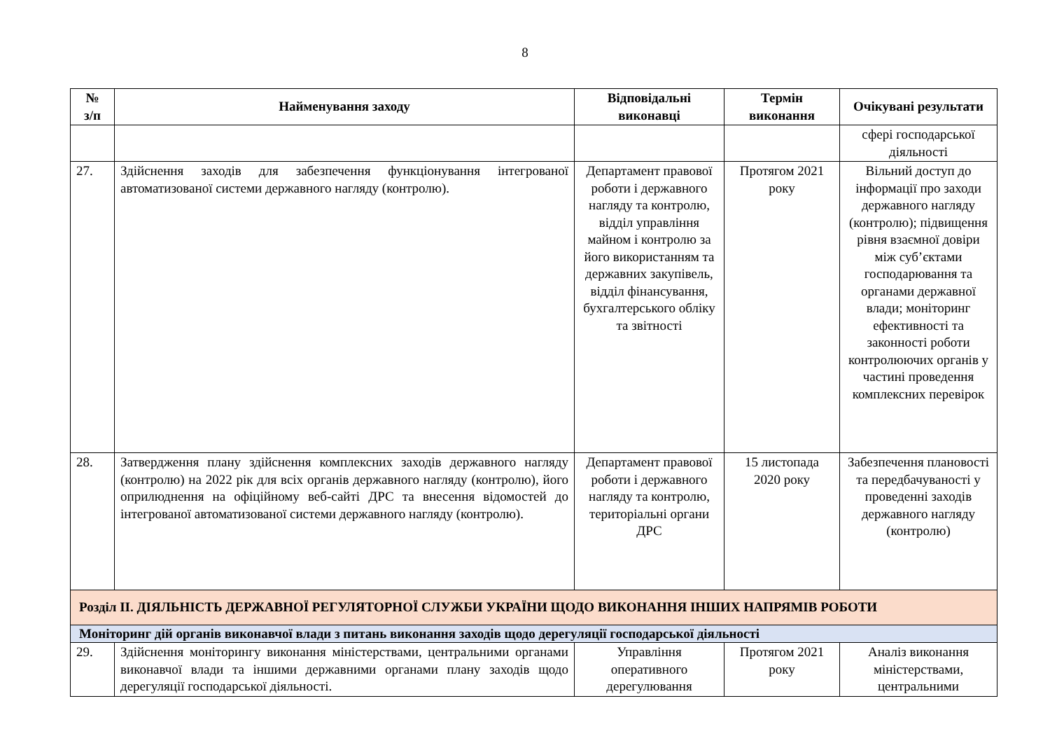8
| № з/п | Найменування заходу | Відповідальні виконавці | Термін виконання | Очікувані результати |
| --- | --- | --- | --- | --- |
| | | | | сфері господарської діяльності |
| 27. | Здійснення заходів для забезпечення функціонування інтегрованої автоматизованої системи державного нагляду (контролю). | Департамент правової роботи і державного нагляду та контролю, відділ управління майном і контролю за його використанням та державних закупівель, відділ фінансування, бухгалтерського обліку та звітності | Протягом 2021 року | Вільний доступ до інформації про заходи державного нагляду (контролю); підвищення рівня взаємної довіри між суб’єктами господарювання та органами державної влади; моніторинг ефективності та законності роботи контролюючих органів у частині проведення комплексних перевірок |
| 28. | Затвердження плану здійснення комплексних заходів державного нагляду (контролю) на 2022 рік для всіх органів державного нагляду (контролю), його оприлюднення на офіційному веб-сайті ДРС та внесення відомостей до інтегрованої автоматизованої системи державного нагляду (контролю). | Департамент правової роботи і державного нагляду та контролю, територіальні органи ДРС | 15 листопада 2020 року | Забезпечення плановості та передбачуваності у проведенні заходів державного нагляду (контролю) |
| Розділ ІІ. ДІЯЛЬНІСТЬ ДЕРЖАВНОЇ РЕГУЛЯТОРНОЇ СЛУЖБИ УКРАЇНИ ЩОДО ВИКОНАННЯ ІНШИХ НАПРЯМІВ РОБОТИ | | | | |
| Моніторинг дій органів виконавчої влади з питань виконання заходів щодо дерегуляції господарської діяльності | | | | |
| 29. | Здійснення моніторингу виконання міністерствами, центральними органами виконавчої влади та іншими державними органами плану заходів щодо дерегуляції господарської діяльності. | Управління оперативного дерегулювання | Протягом 2021 року | Аналіз виконання міністерствами, центральними |